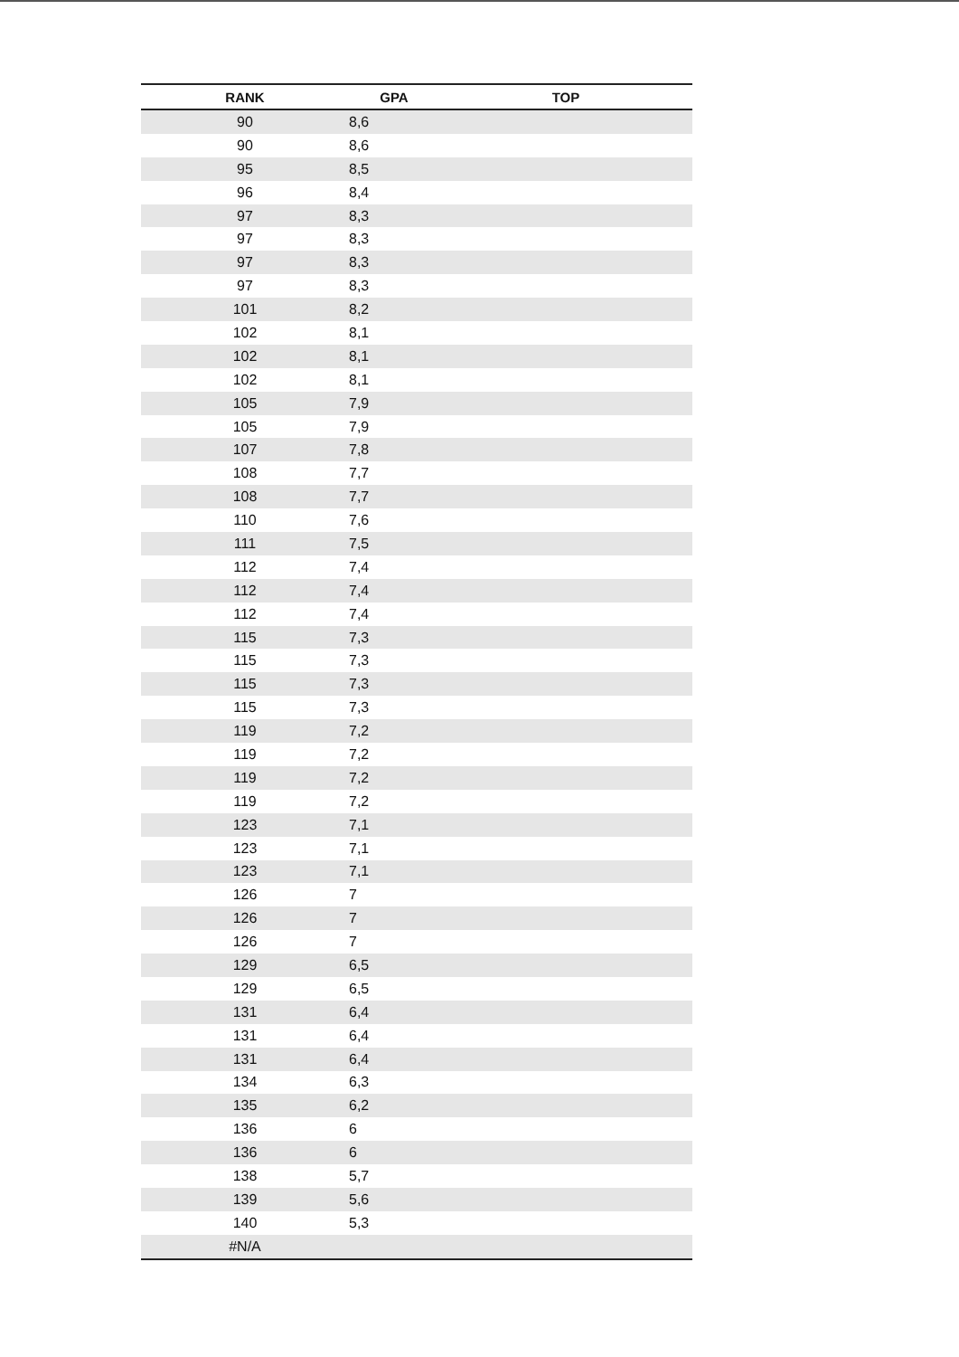| RANK | GPA | | TOP |
| --- | --- | --- | --- |
| 90 | 8,6 | | |
| 90 | 8,6 | | |
| 95 | 8,5 | | |
| 96 | 8,4 | | |
| 97 | 8,3 | | |
| 97 | 8,3 | | |
| 97 | 8,3 | | |
| 97 | 8,3 | | |
| 101 | 8,2 | | |
| 102 | 8,1 | | |
| 102 | 8,1 | | |
| 102 | 8,1 | | |
| 105 | 7,9 | | |
| 105 | 7,9 | | |
| 107 | 7,8 | | |
| 108 | 7,7 | | |
| 108 | 7,7 | | |
| 110 | 7,6 | | |
| 111 | 7,5 | | |
| 112 | 7,4 | | |
| 112 | 7,4 | | |
| 112 | 7,4 | | |
| 115 | 7,3 | | |
| 115 | 7,3 | | |
| 115 | 7,3 | | |
| 115 | 7,3 | | |
| 119 | 7,2 | | |
| 119 | 7,2 | | |
| 119 | 7,2 | | |
| 119 | 7,2 | | |
| 123 | 7,1 | | |
| 123 | 7,1 | | |
| 123 | 7,1 | | |
| 126 | 7 | | |
| 126 | 7 | | |
| 126 | 7 | | |
| 129 | 6,5 | | |
| 129 | 6,5 | | |
| 131 | 6,4 | | |
| 131 | 6,4 | | |
| 131 | 6,4 | | |
| 134 | 6,3 | | |
| 135 | 6,2 | | |
| 136 | 6 | | |
| 136 | 6 | | |
| 138 | 5,7 | | |
| 139 | 5,6 | | |
| 140 | 5,3 | | |
| #N/A | | | |